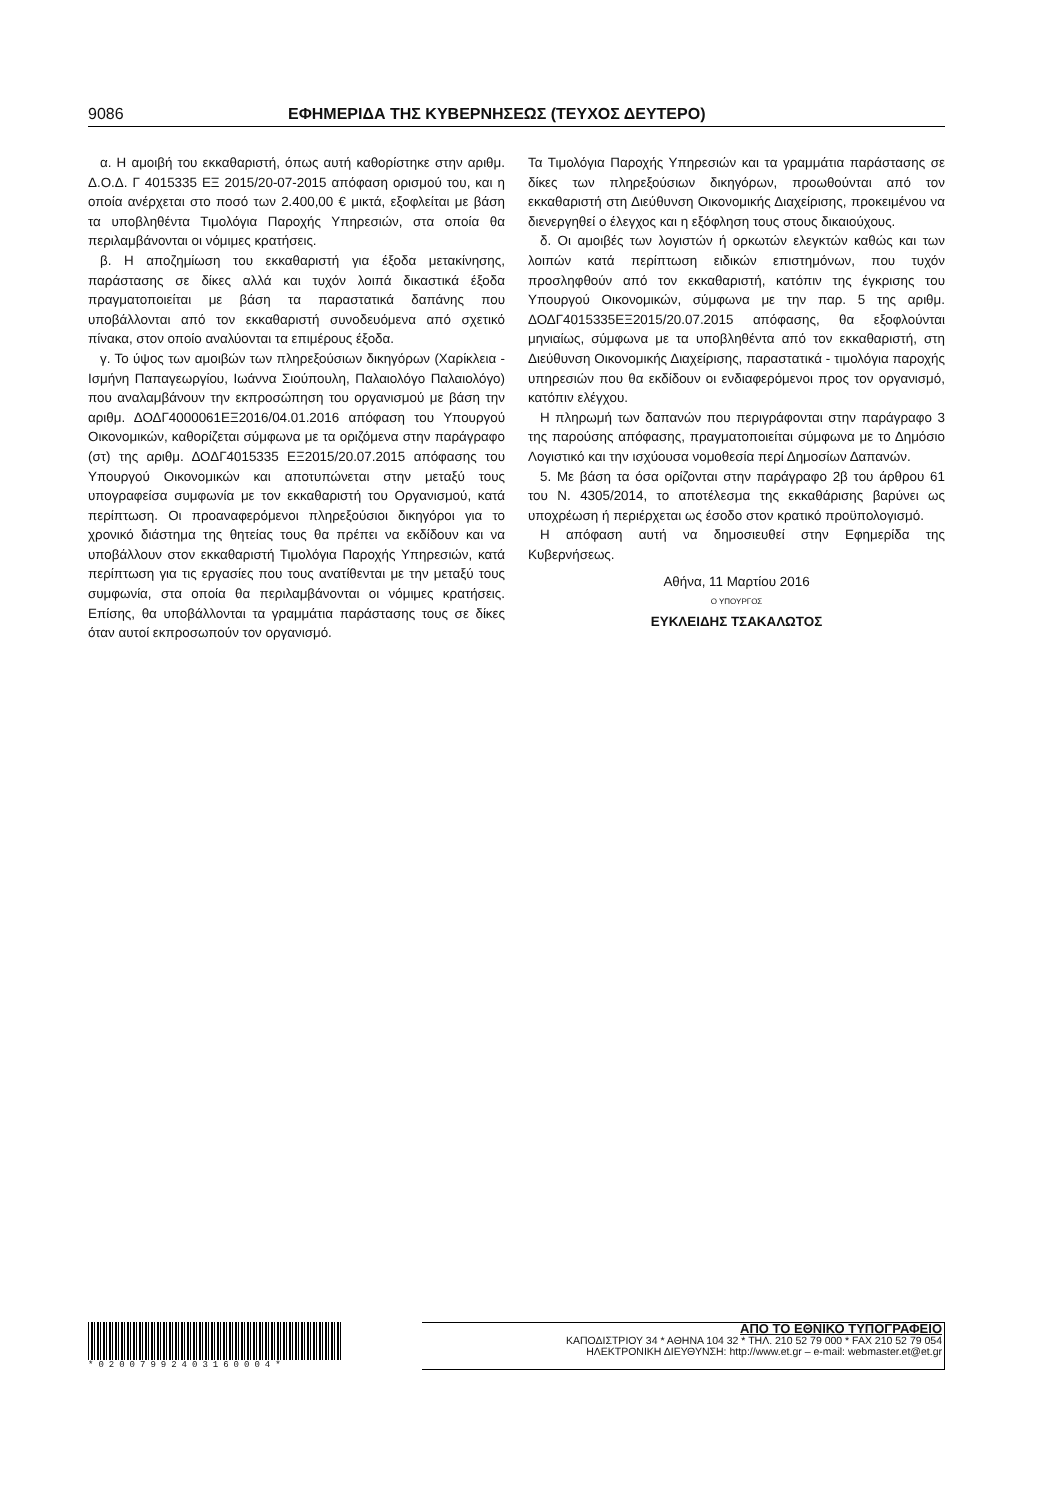9086 ΕΦΗΜΕΡΙΔΑ ΤΗΣ ΚΥΒΕΡΝΗΣΕΩΣ (ΤΕΥΧΟΣ ΔΕΥΤΕΡΟ)
α. Η αμοιβή του εκκαθαριστή, όπως αυτή καθορίστηκε στην αριθμ. Δ.Ο.Δ. Γ 4015335 ΕΞ 2015/20-07-2015 απόφαση ορισμού του, και η οποία ανέρχεται στο ποσό των 2.400,00 € μικτά, εξοφλείται με βάση τα υποβληθέντα Τιμολόγια Παροχής Υπηρεσιών, στα οποία θα περιλαμβάνονται οι νόμιμες κρατήσεις.
β. Η αποζημίωση του εκκαθαριστή για έξοδα μετακίνησης, παράστασης σε δίκες αλλά και τυχόν λοιπά δικαστικά έξοδα πραγματοποιείται με βάση τα παραστατικά δαπάνης που υποβάλλονται από τον εκκαθαριστή συνοδευόμενα από σχετικό πίνακα, στον οποίο αναλύονται τα επιμέρους έξοδα.
γ. Το ύψος των αμοιβών των πληρεξούσιων δικηγόρων (Χαρίκλεια - Ισμήνη Παπαγεωργίου, Ιωάννα Σιούπουλη, Παλαιολόγο Παλαιολόγο) που αναλαμβάνουν την εκπροσώπηση του οργανισμού με βάση την αριθμ. ΔΟΔΓ4000061ΕΞ2016/04.01.2016 απόφαση του Υπουργού Οικονομικών, καθορίζεται σύμφωνα με τα οριζόμενα στην παράγραφο (στ) της αριθμ. ΔΟΔΓ4015335 ΕΞ2015/20.07.2015 απόφασης του Υπουργού Οικονομικών και αποτυπώνεται στην μεταξύ τους υπογραφείσα συμφωνία με τον εκκαθαριστή του Οργανισμού, κατά περίπτωση. Οι προαναφερόμενοι πληρεξούσιοι δικηγόροι για το χρονικό διάστημα της θητείας τους θα πρέπει να εκδίδουν και να υποβάλλουν στον εκκαθαριστή Τιμολόγια Παροχής Υπηρεσιών, κατά περίπτωση για τις εργασίες που τους ανατίθενται με την μεταξύ τους συμφωνία, στα οποία θα περιλαμβάνονται οι νόμιμες κρατήσεις. Επίσης, θα υποβάλλονται τα γραμμάτια παράστασης τους σε δίκες όταν αυτοί εκπροσωπούν τον οργανισμό.
Τα Τιμολόγια Παροχής Υπηρεσιών και τα γραμμάτια παράστασης σε δίκες των πληρεξούσιων δικηγόρων, προωθούνται από τον εκκαθαριστή στη Διεύθυνση Οικονομικής Διαχείρισης, προκειμένου να διενεργηθεί ο έλεγχος και η εξόφληση τους στους δικαιούχους.
δ. Οι αμοιβές των λογιστών ή ορκωτών ελεγκτών καθώς και των λοιπών κατά περίπτωση ειδικών επιστημόνων, που τυχόν προσληφθούν από τον εκκαθαριστή, κατόπιν της έγκρισης του Υπουργού Οικονομικών, σύμφωνα με την παρ. 5 της αριθμ. ΔΟΔΓ4015335ΕΞ2015/20.07.2015 απόφασης, θα εξοφλούνται μηνιαίως, σύμφωνα με τα υποβληθέντα από τον εκκαθαριστή, στη Διεύθυνση Οικονομικής Διαχείρισης, παραστατικά - τιμολόγια παροχής υπηρεσιών που θα εκδίδουν οι ενδιαφερόμενοι προς τον οργανισμό, κατόπιν ελέγχου.
Η πληρωμή των δαπανών που περιγράφονται στην παράγραφο 3 της παρούσης απόφασης, πραγματοποιείται σύμφωνα με το Δημόσιο Λογιστικό και την ισχύουσα νομοθεσία περί Δημοσίων Δαπανών.
5. Με βάση τα όσα ορίζονται στην παράγραφο 2β του άρθρου 61 του Ν. 4305/2014, το αποτέλεσμα της εκκαθάρισης βαρύνει ως υποχρέωση ή περιέρχεται ως έσοδο στον κρατικό προϋπολογισμό.
Η απόφαση αυτή να δημοσιευθεί στην Εφημερίδα της Κυβερνήσεως.
Αθήνα, 11 Μαρτίου 2016
Ο ΥΠΟΥΡΓΟΣ
ΕΥΚΛΕΙΔΗΣ ΤΣΑΚΑΛΩΤΟΣ
*02007992403160004*
ΑΠΟ ΤΟ ΕΘΝΙΚΟ ΤΥΠΟΓΡΑΦΕΙΟ
ΚΑΠΟΔΙΣΤΡΙΟΥ 34 * ΑΘΗΝΑ 104 32 * ΤΗΛ. 210 52 79 000 * FAX 210 52 79 054
ΗΛΕΚΤΡΟΝΙΚΗ ΔΙΕΥΘΥΝΣΗ: http://www.et.gr – e-mail: webmaster.et@et.gr